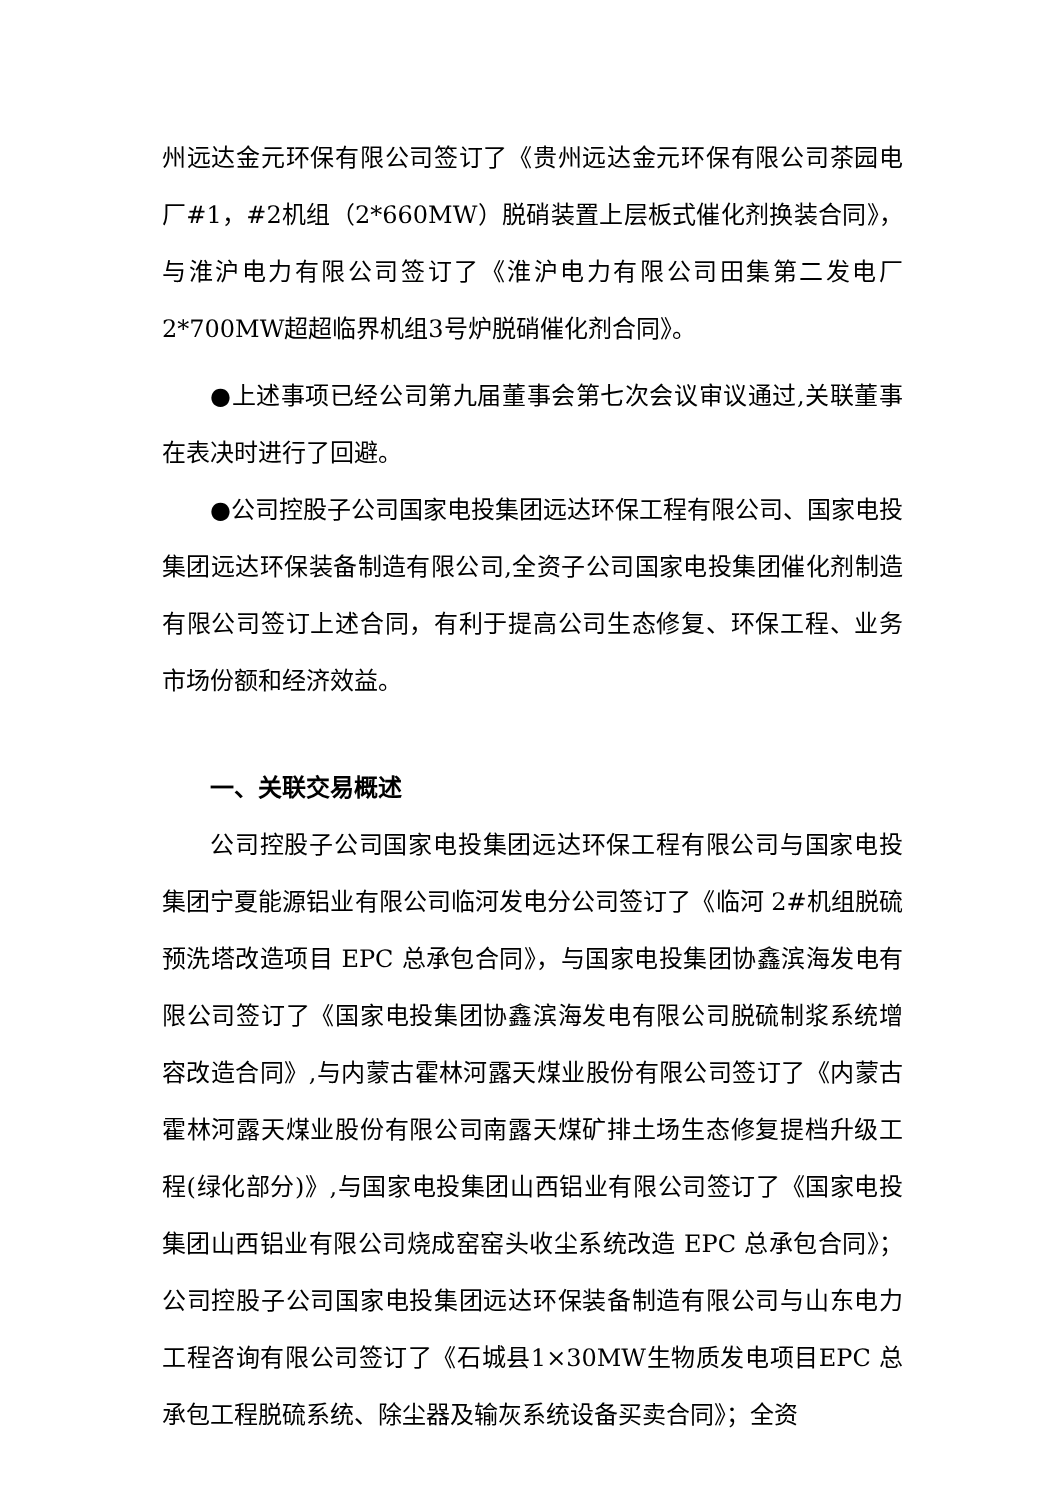州远达金元环保有限公司签订了《贵州远达金元环保有限公司茶园电厂#1，#2机组（2*660MW）脱硝装置上层板式催化剂换装合同》，与淮沪电力有限公司签订了《淮沪电力有限公司田集第二发电厂2*700MW超超临界机组3号炉脱硝催化剂合同》。
●上述事项已经公司第九届董事会第七次会议审议通过,关联董事在表决时进行了回避。
●公司控股子公司国家电投集团远达环保工程有限公司、国家电投集团远达环保装备制造有限公司,全资子公司国家电投集团催化剂制造有限公司签订上述合同，有利于提高公司生态修复、环保工程、业务市场份额和经济效益。
一、关联交易概述
公司控股子公司国家电投集团远达环保工程有限公司与国家电投集团宁夏能源铝业有限公司临河发电分公司签订了《临河 2#机组脱硫预洗塔改造项目 EPC 总承包合同》，与国家电投集团协鑫滨海发电有限公司签订了《国家电投集团协鑫滨海发电有限公司脱硫制浆系统增容改造合同》,与内蒙古霍林河露天煤业股份有限公司签订了《内蒙古霍林河露天煤业股份有限公司南露天煤矿排土场生态修复提档升级工程(绿化部分)》,与国家电投集团山西铝业有限公司签订了《国家电投集团山西铝业有限公司烧成窑窑头收尘系统改造 EPC 总承包合同》；公司控股子公司国家电投集团远达环保装备制造有限公司与山东电力工程咨询有限公司签订了《石城县1×30MW生物质发电项目EPC 总承包工程脱硫系统、除尘器及输灰系统设备买卖合同》；全资